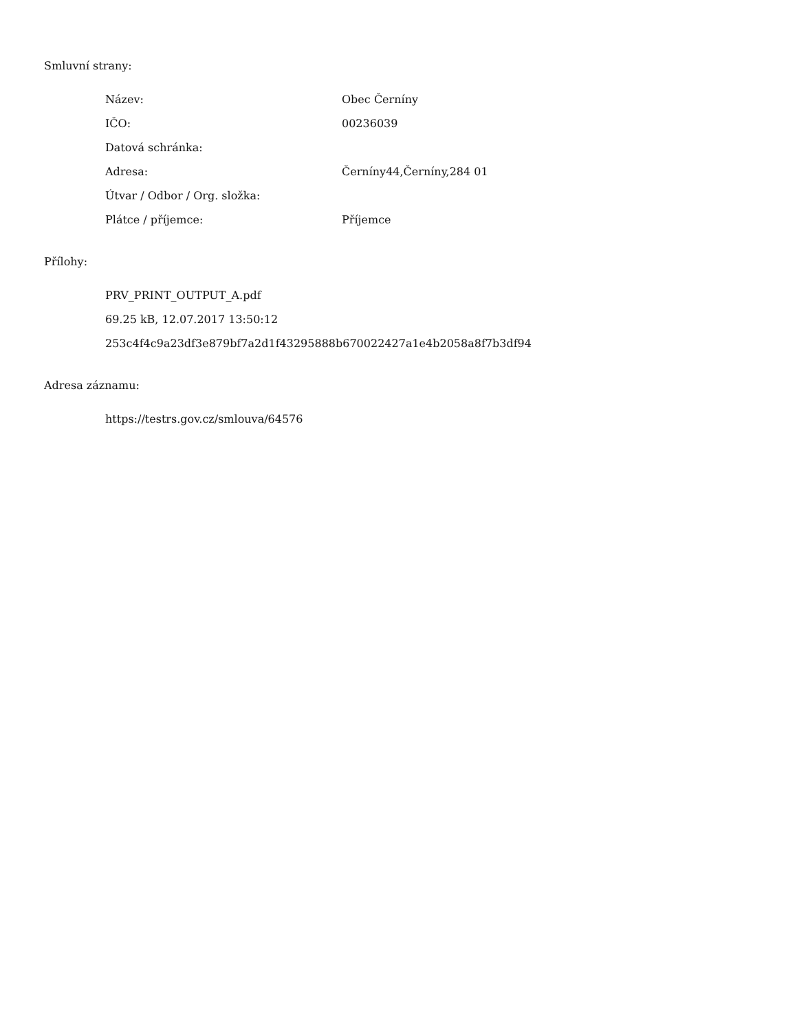Smluvní strany:
| Název: | Obec Černíny |
| IČO: | 00236039 |
| Datová schránka: | |
| Adresa: | Černíny44,Černíny,284 01 |
| Útvar / Odbor / Org. složka: | |
| Plátce / příjemce: | Příjemce |
Přílohy:
PRV_PRINT_OUTPUT_A.pdf
69.25 kB, 12.07.2017 13:50:12
253c4f4c9a23df3e879bf7a2d1f43295888b670022427a1e4b2058a8f7b3df94
Adresa záznamu:
https://testrs.gov.cz/smlouva/64576